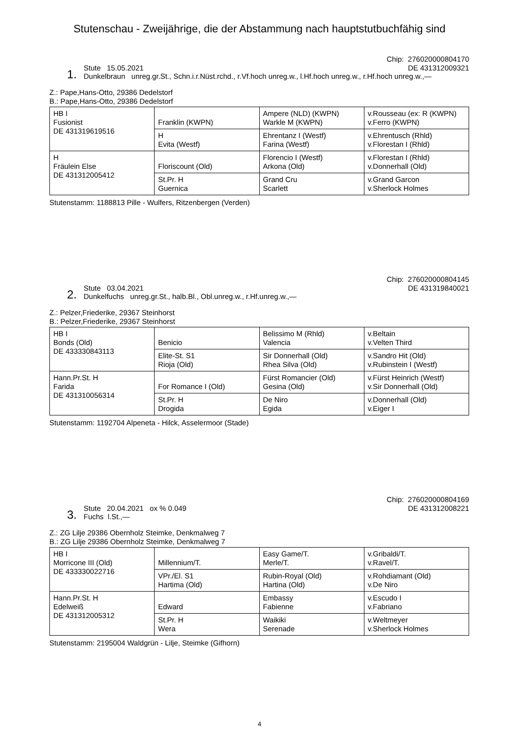Stutenschau - Zweijährige, die der Abstammung nach hauptstutbuchfähig sind
1.
Stute 15.05.2021
Dunkelbraun unreg.gr.St., Schn.i.r.Nüst.rchd., r.Vf.hoch unreg.w., l.Hf.hoch unreg.w., r.Hf.hoch unreg.w.,—
Chip: 276020000804170
DE 431312009321
Z.: Pape,Hans-Otto, 29386 Dedelstorf
B.: Pape,Hans-Otto, 29386 Dedelstorf
| HB I Fusionist DE 431319619516 | Franklin (KWPN) | Ampere (NLD) (KWPN) Warkle M (KWPN) | v.Rousseau (ex: R (KWPN) v.Ferro (KWPN) |
| | H Evita (Westf) | Ehrentanz I (Westf) Farina (Westf) | v.Ehrentusch (Rhld) v.Florestan I (Rhld) |
| H Fräulein Else DE 431312005412 | Floriscount (Old) | Florencio I (Westf) Arkona (Old) | v.Florestan I (Rhld) v.Donnerhall (Old) |
| | St.Pr. H Guernica | Grand Cru Scarlett | v.Grand Garcon v.Sherlock Holmes |
Stutenstamm: 1188813 Pille - Wulfers, Ritzenbergen (Verden)
2.
Stute 03.04.2021
Dunkelfuchs unreg.gr.St., halb.Bl., Obl.unreg.w., r.Hf.unreg.w.,—
Chip: 276020000804145
DE 431319840021
Z.: Pelzer,Friederike, 29367 Steinhorst
B.: Pelzer,Friederike, 29367 Steinhorst
| HB I Bonds (Old) DE 433330843113 | Benicio | Belissimo M (Rhld) Valencia | v.Beltain v.Velten Third |
| | Elite-St. S1 Rioja (Old) | Sir Donnerhall (Old) Rhea Silva (Old) | v.Sandro Hit (Old) v.Rubinstein I (Westf) |
| Hann.Pr.St. H Farida DE 431310056314 | For Romance I (Old) | Fürst Romancier (Old) Gesina (Old) | v.Fürst Heinrich (Westf) v.Sir Donnerhall (Old) |
| | St.Pr. H Drogida | De Niro Egida | v.Donnerhall (Old) v.Eiger I |
Stutenstamm: 1192704 Alpeneta - Hilck, Asselermoor (Stade)
3.
Stute 20.04.2021 ox % 0.049
Fuchs l.St.,—
Chip: 276020000804169
DE 431312008221
Z.: ZG Lilje 29386 Obernholz Steimke, Denkmalweg 7
B.: ZG Lilje 29386 Obernholz Steimke, Denkmalweg 7
| HB I Morricone III (Old) DE 433330022716 | Millennium/T. | Easy Game/T. Merle/T. | v.Gribaldi/T. v.Ravel/T. |
| | VPr./El. S1 Hartima (Old) | Rubin-Royal (Old) Hartina (Old) | v.Rohdiamant (Old) v.De Niro |
| Hann.Pr.St. H Edelweiß DE 431312005312 | Edward | Embassy Fabienne | v.Escudo I v.Fabriano |
| | St.Pr. H Wera | Waikiki Serenade | v.Weltmeyer v.Sherlock Holmes |
Stutenstamm: 2195004 Waldgrün - Lilje, Steimke (Gifhorn)
4